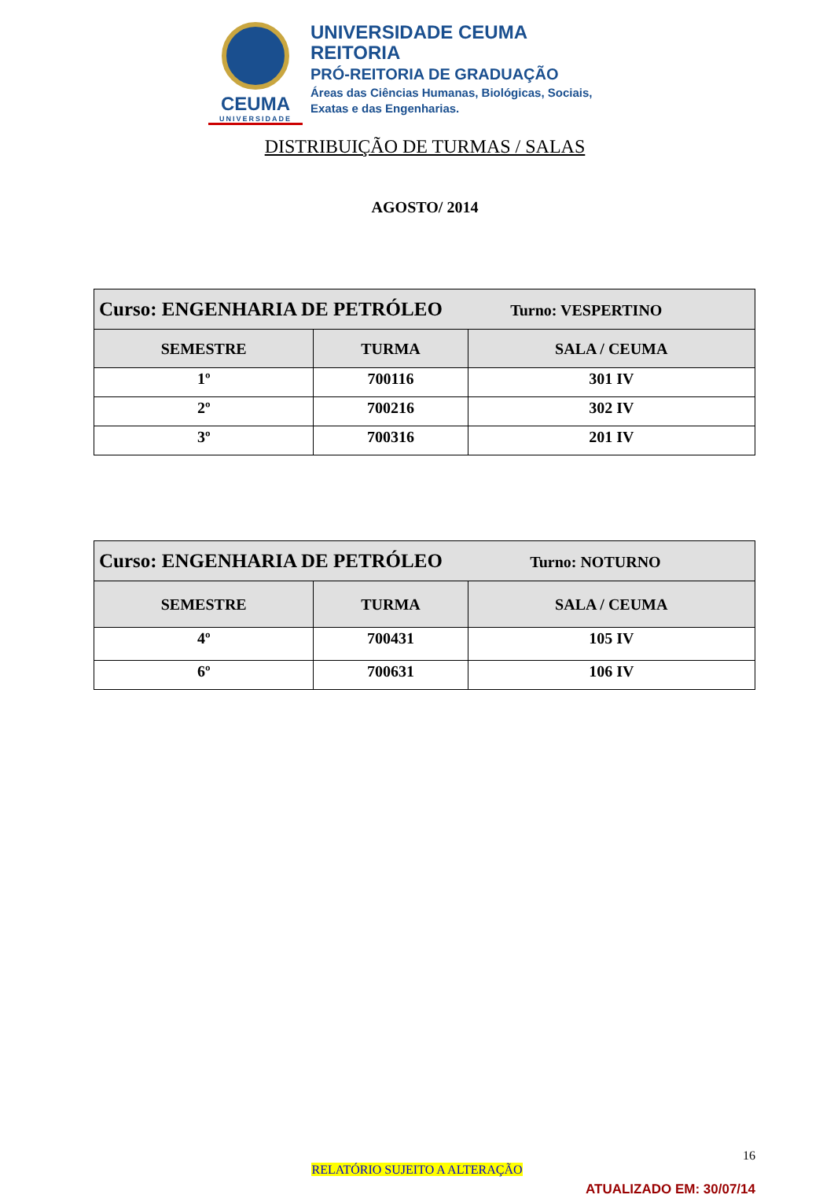CEUMA
UNIVERSIDADE
UNIVERSIDADE CEUMA
REITORIA
PRÓ-REITORIA DE GRADUAÇÃO
Áreas das Ciências Humanas, Biológicas, Sociais,
Exatas e das Engenharias.
DISTRIBUIÇÃO DE TURMAS / SALAS
AGOSTO/ 2014
| Curso: ENGENHARIA DE PETRÓLEO Turno: VESPERTINO | | |
| SEMESTRE | TURMA | SALA / CEUMA |
| 1º | 700116 | 301 IV |
| 2º | 700216 | 302 IV |
| 3º | 700316 | 201 IV |
| Curso: ENGENHARIA DE PETRÓLEO Turno: NOTURNO | | |
| SEMESTRE | TURMA | SALA / CEUMA |
| 4º | 700431 | 105 IV |
| 6º | 700631 | 106 IV |
16
RELATÓRIO SUJEITO A ALTERAÇÃO
ATUALIZADO EM: 30/07/14